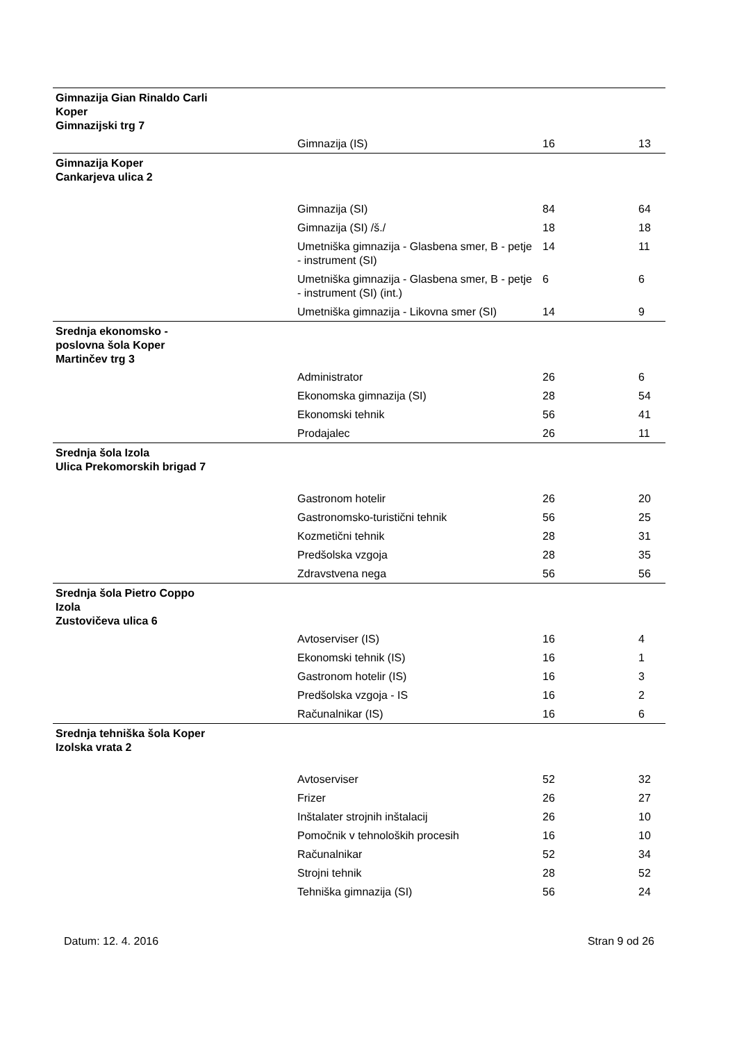| Gimnazija Gian Rinaldo Carli Koper Gimnazijski trg 7 | | | |
| | Gimnazija (IS) | 16 | 13 |
| Gimnazija Koper Cankarjeva ulica 2 | | | |
| | Gimnazija (SI) | 84 | 64 |
| | Gimnazija (SI) /š./ | 18 | 18 |
| | Umetniška gimnazija - Glasbena smer, B - petje - instrument (SI) | 14 | 11 |
| | Umetniška gimnazija - Glasbena smer, B - petje - instrument (SI) (int.) | 6 | 6 |
| | Umetniška gimnazija - Likovna smer (SI) | 14 | 9 |
| Srednja ekonomsko - poslovna šola Koper Martinčev trg 3 | | | |
| | Administrator | 26 | 6 |
| | Ekonomska gimnazija (SI) | 28 | 54 |
| | Ekonomski tehnik | 56 | 41 |
| | Prodajalec | 26 | 11 |
| Srednja šola Izola Ulica Prekomorskih brigad 7 | | | |
| | Gastronom hotelir | 26 | 20 |
| | Gastronomsko-turistični tehnik | 56 | 25 |
| | Kozmetični tehnik | 28 | 31 |
| | Predšolska vzgoja | 28 | 35 |
| | Zdravstvena nega | 56 | 56 |
| Srednja šola Pietro Coppo Izola Zustovičeva ulica 6 | | | |
| | Avtoserviser (IS) | 16 | 4 |
| | Ekonomski tehnik (IS) | 16 | 1 |
| | Gastronom hotelir (IS) | 16 | 3 |
| | Predšolska vzgoja - IS | 16 | 2 |
| | Računalnikar (IS) | 16 | 6 |
| Srednja tehniška šola Koper Izolska vrata 2 | | | |
| | Avtoserviser | 52 | 32 |
| | Frizer | 26 | 27 |
| | Inštalater strojnih inštalacij | 26 | 10 |
| | Pomočnik v tehnoloških procesih | 16 | 10 |
| | Računalnikar | 52 | 34 |
| | Strojni tehnik | 28 | 52 |
| | Tehniška gimnazija (SI) | 56 | 24 |
Datum: 12. 4. 2016 Stran 9 od 26